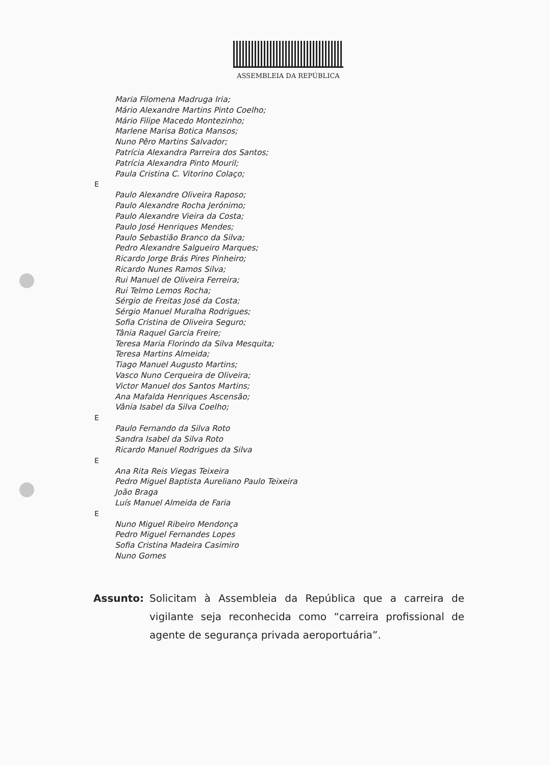ASSEMBLEIA DA REPÚBLICA
Maria Filomena Madruga Iria;
Mário Alexandre Martins Pinto Coelho;
Mário Filipe Macedo Montezinho;
Marlene Marisa Botica Mansos;
Nuno Pêro Martins Salvador;
Patrícia Alexandra Parreira dos Santos;
Patrícia Alexandra Pinto Mouril;
Paula Cristina C. Vitorino Colaço;
E
Paulo Alexandre Oliveira Raposo;
Paulo Alexandre Rocha Jerónimo;
Paulo Alexandre Vieira da Costa;
Paulo José Henriques Mendes;
Paulo Sebastião Branco da Silva;
Pedro Alexandre Salgueiro Marques;
Ricardo Jorge Brás Pires Pinheiro;
Ricardo Nunes Ramos Silva;
Rui Manuel de Oliveira Ferreira;
Rui Telmo Lemos Rocha;
Sérgio de Freitas José da Costa;
Sérgio Manuel Muralha Rodrigues;
Sofia Cristina de Oliveira Seguro;
Tânia Raquel Garcia Freire;
Teresa Maria Florindo da Silva Mesquita;
Teresa Martins Almeida;
Tiago Manuel Augusto Martins;
Vasco Nuno Cerqueira de Oliveira;
Victor Manuel dos Santos Martins;
Ana Mafalda Henriques Ascensão;
Vânia Isabel da Silva Coelho;
E
Paulo Fernando da Silva Roto
Sandra Isabel da Silva Roto
Ricardo Manuel Rodrigues da Silva
E
Ana Rita Reis Viegas Teixeira
Pedro Miguel Baptista Aureliano Paulo Teixeira
João Braga
Luís Manuel Almeida de Faria
E
Nuno Miguel Ribeiro Mendonça
Pedro Miguel Fernandes Lopes
Sofia Cristina Madeira Casimiro
Nuno Gomes
Assunto: Solicitam à Assembleia da República que a carreira de vigilante seja reconhecida como “carreira profissional de agente de segurança privada aeroportuária”.